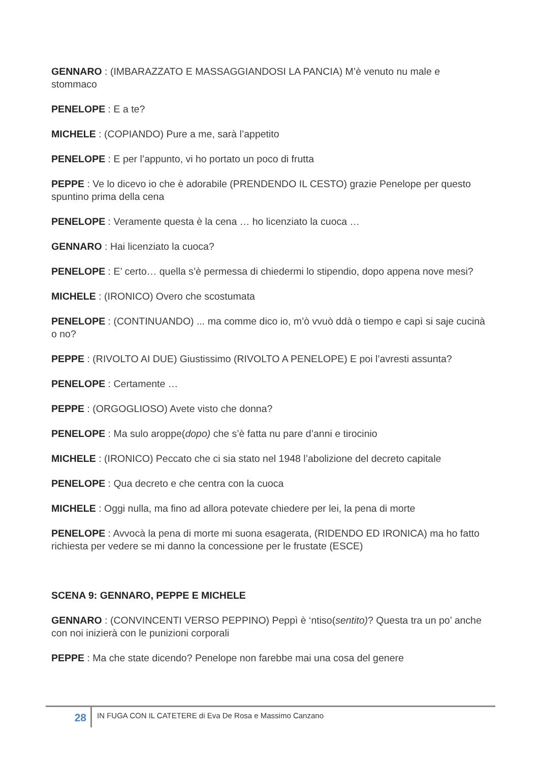GENNARO : (IMBARAZZATO E MASSAGGIANDOSI LA PANCIA) M’è venuto nu male e stommaco
PENELOPE : E a te?
MICHELE : (COPIANDO) Pure a me, sarà l’appetito
PENELOPE : E per l’appunto, vi ho portato un poco di frutta
PEPPE : Ve lo dicevo io che è adorabile (PRENDENDO IL CESTO) grazie Penelope per questo spuntino prima della cena
PENELOPE : Veramente questa è la cena … ho licenziato la cuoca …
GENNARO : Hai licenziato la cuoca?
PENELOPE : E’ certo… quella s’è permessa di chiedermi lo stipendio, dopo appena nove mesi?
MICHELE : (IRONICO) Overo che scostumata
PENELOPE : (CONTINUANDO) ... ma comme dico io, m’ò vvuò ddà o tiempo e capì si saje cucinà o no?
PEPPE : (RIVOLTO AI DUE) Giustissimo (RIVOLTO A PENELOPE) E poi l’avresti assunta?
PENELOPE : Certamente …
PEPPE : (ORGOGLIOSO) Avete visto che donna?
PENELOPE : Ma sulo aroppe(dopo) che s’è fatta nu pare d’anni e tirocinio
MICHELE : (IRONICO) Peccato che ci sia stato nel 1948 l’abolizione del decreto capitale
PENELOPE : Qua decreto e che centra con la cuoca
MICHELE : Oggi nulla, ma fino ad allora potevate chiedere per lei, la pena di morte
PENELOPE : Avvocà la pena di morte mi suona esagerata, (RIDENDO ED IRONICA) ma ho fatto richiesta per vedere se mi danno la concessione per le frustate (ESCE)
SCENA 9: GENNARO, PEPPE E MICHELE
GENNARO : (CONVINCENTI VERSO PEPPINO) Peppì è ‘ntiso(sentito)? Questa tra un po’ anche con noi inizierà con le punizioni corporali
PEPPE : Ma che state dicendo? Penelope non farebbe mai una cosa del genere
28
IN FUGA CON IL CATETERE di Eva De Rosa e Massimo Canzano